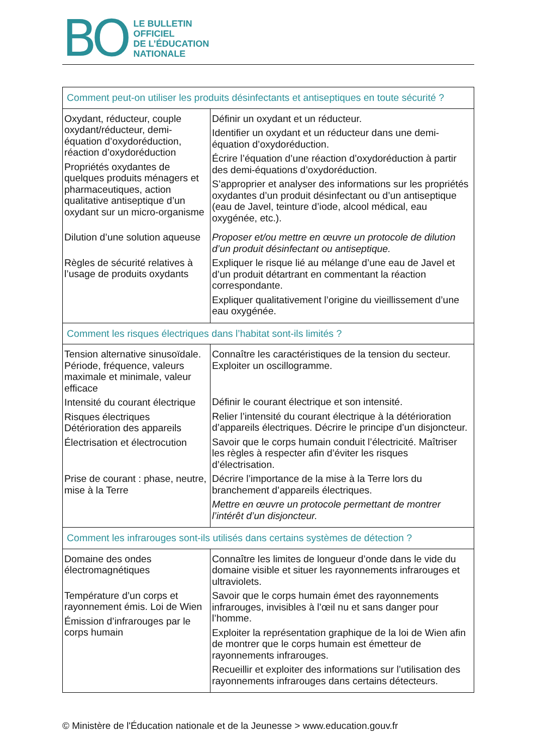BO
LE BULLETIN
OFFICIEL
DE L’ÉDUCATION
NATIONALE
| Comment peut-on utiliser les produits désinfectants et antiseptiques en toute sécurité ? | |
| Oxydant, réducteur, couple oxydant/réducteur, demi-équation d’oxydoréduction, réaction d’oxydoréduction Propriétés oxydantes de quelques produits ménagers et pharmaceutiques, action qualitative antiseptique d’un oxydant sur un micro-organisme Dilution d’une solution aqueuse Règles de sécurité relatives à l’usage de produits oxydants | Définir un oxydant et un réducteur. Identifier un oxydant et un réducteur dans une demi-équation d’oxydoréduction. Écrire l’équation d’une réaction d’oxydoréduction à partir des demi-équations d’oxydoréduction. S’approprier et analyser des informations sur les propriétés oxydantes d’un produit désinfectant ou d’un antiseptique (eau de Javel, teinture d’iode, alcool médical, eau oxygénée, etc.). Proposer et/ou mettre en œuvre un protocole de dilution d’un produit désinfectant ou antiseptique. Expliquer le risque lié au mélange d’une eau de Javel et d’un produit détartrant en commentant la réaction correspondante. Expliquer qualitativement l’origine du vieillissement d’une eau oxygénée. |
| Comment les risques électriques dans l’habitat sont-ils limités ? | |
| Tension alternative sinusoïdale. Période, fréquence, valeurs maximale et minimale, valeur efficace Intensité du courant électrique Risques électriques Détérioration des appareils Électrisation et électrocution Prise de courant : phase, neutre, mise à la Terre | Connaître les caractéristiques de la tension du secteur. Exploiter un oscillogramme. Définir le courant électrique et son intensité. Relier l’intensité du courant électrique à la détérioration d’appareils électriques. Décrire le principe d’un disjoncteur. Savoir que le corps humain conduit l’électricité. Maîtriser les règles à respecter afin d’éviter les risques d’électrisation. Décrire l’importance de la mise à la Terre lors du branchement d’appareils électriques. Mettre en œuvre un protocole permettant de montrer l’intérêt d’un disjoncteur. |
| Comment les infrarouges sont-ils utilisés dans certains systèmes de détection ? | |
| Domaine des ondes électromagnétiques Température d’un corps et rayonnement émis. Loi de Wien Émission d’infrarouges par le corps humain | Connaître les limites de longueur d’onde dans le vide du domaine visible et situer les rayonnements infrarouges et ultraviolets. Savoir que le corps humain émet des rayonnements infrarouges, invisibles à l’œil nu et sans danger pour l’homme. Exploiter la représentation graphique de la loi de Wien afin de montrer que le corps humain est émetteur de rayonnements infrarouges. Recueillir et exploiter des informations sur l’utilisation des rayonnements infrarouges dans certains détecteurs. |
© Ministère de l'Éducation nationale et de la Jeunesse > www.education.gouv.fr